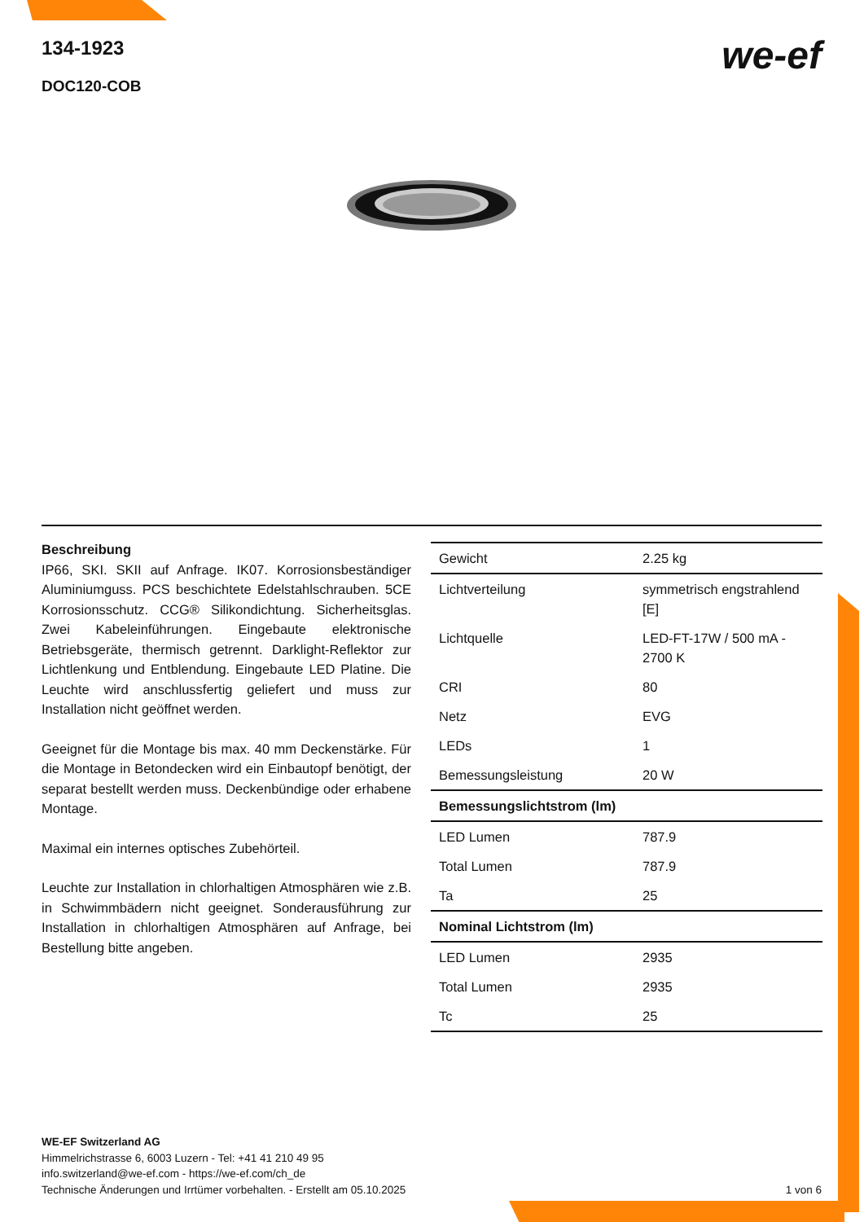134-1923
DOC120-COB
we-ef
Beschreibung
IP66, SKI. SKII auf Anfrage. IK07. Korrosionsbeständiger Aluminiumguss. PCS beschichtete Edelstahlschrauben. 5CE Korrosionsschutz. CCG® Silikondichtung. Sicherheitsglas. Zwei Kabeleinführungen. Eingebaute elektronische Betriebsgeräte, thermisch getrennt. Darklight-Reflektor zur Lichtlenkung und Entblendung. Eingebaute LED Platine. Die Leuchte wird anschlussfertig geliefert und muss zur Installation nicht geöffnet werden.
Geeignet für die Montage bis max. 40 mm Deckenstärke. Für die Montage in Betondecken wird ein Einbautopf benötigt, der separat bestellt werden muss. Deckenbündige oder erhabene Montage.
Maximal ein internes optisches Zubehörteil.
Leuchte zur Installation in chlorhaltigen Atmosphären wie z.B. in Schwimmbädern nicht geeignet. Sonderausführung zur Installation in chlorhaltigen Atmosphären auf Anfrage, bei Bestellung bitte angeben.
| Gewicht | 2.25 kg |
| Lichtverteilung | symmetrisch engstrahlend [E] |
| Lichtquelle | LED-FT-17W / 500 mA - 2700 K |
| CRI | 80 |
| Netz | EVG |
| LEDs | 1 |
| Bemessungsleistung | 20 W |
| Bemessungslichtstrom (lm) | |
| LED Lumen | 787.9 |
| Total Lumen | 787.9 |
| Ta | 25 |
| Nominal Lichtstrom (lm) | |
| LED Lumen | 2935 |
| Total Lumen | 2935 |
| Tc | 25 |
WE-EF Switzerland AG
Himmelrichstrasse 6, 6003 Luzern - Tel: +41 41 210 49 95
info.switzerland@we-ef.com - https://we-ef.com/ch_de
Technische Änderungen und Irrtümer vorbehalten. - Erstellt am 05.10.2025 1 von 6